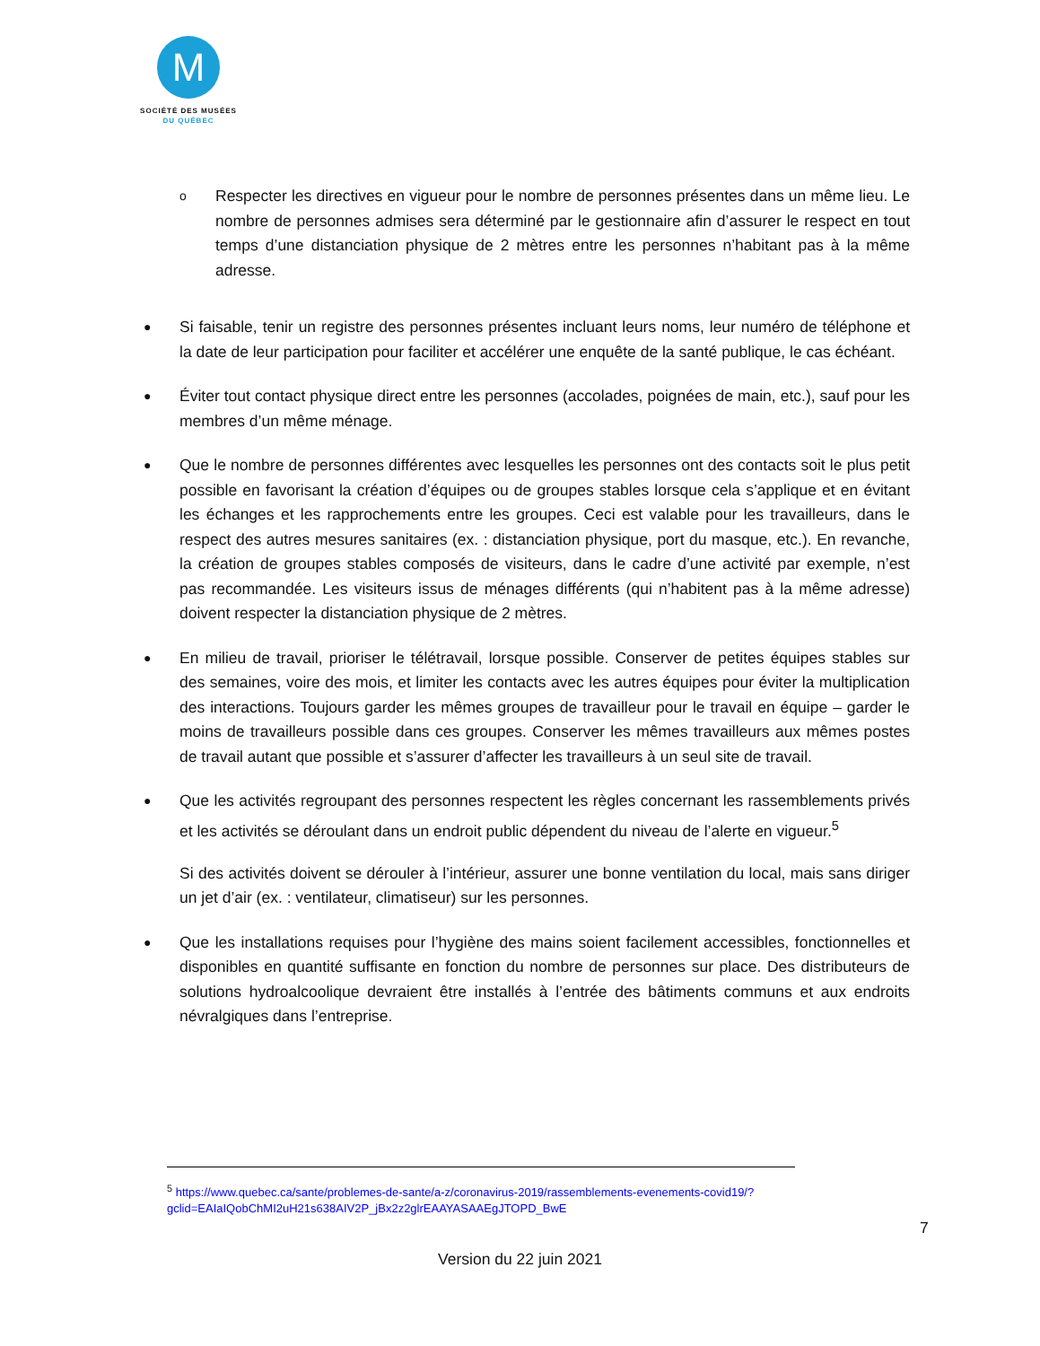M
SOCIÉTÉ DES MUSÉES
DU QUÉBEC
o
Respecter les directives en vigueur pour le nombre de personnes présentes dans un même lieu. Le nombre de personnes admises sera déterminé par le gestionnaire afin d’assurer le respect en tout temps d’une distanciation physique de 2 mètres entre les personnes n’habitant pas à la même adresse.
●
Si faisable, tenir un registre des personnes présentes incluant leurs noms, leur numéro de téléphone et la date de leur participation pour faciliter et accélérer une enquête de la santé publique, le cas échéant.
●
Éviter tout contact physique direct entre les personnes (accolades, poignées de main, etc.), sauf pour les membres d’un même ménage.
●
Que le nombre de personnes différentes avec lesquelles les personnes ont des contacts soit le plus petit possible en favorisant la création d’équipes ou de groupes stables lorsque cela s’applique et en évitant les échanges et les rapprochements entre les groupes. Ceci est valable pour les travailleurs, dans le respect des autres mesures sanitaires (ex. : distanciation physique, port du masque, etc.). En revanche, la création de groupes stables composés de visiteurs, dans le cadre d’une activité par exemple, n’est pas recommandée. Les visiteurs issus de ménages différents (qui n’habitent pas à la même adresse) doivent respecter la distanciation physique de 2 mètres.
●
En milieu de travail, prioriser le télétravail, lorsque possible. Conserver de petites équipes stables sur des semaines, voire des mois, et limiter les contacts avec les autres équipes pour éviter la multiplication des interactions. Toujours garder les mêmes groupes de travailleur pour le travail en équipe – garder le moins de travailleurs possible dans ces groupes. Conserver les mêmes travailleurs aux mêmes postes de travail autant que possible et s’assurer d’affecter les travailleurs à un seul site de travail.
●
Que les activités regroupant des personnes respectent les règles concernant les rassemblements privés et les activités se déroulant dans un endroit public dépendent du niveau de l’alerte en vigueur.<sup>5</sup>
Si des activités doivent se dérouler à l’intérieur, assurer une bonne ventilation du local, mais sans diriger un jet d’air (ex. : ventilateur, climatiseur) sur les personnes.
●
Que les installations requises pour l’hygiène des mains soient facilement accessibles, fonctionnelles et disponibles en quantité suffisante en fonction du nombre de personnes sur place. Des distributeurs de solutions hydroalcoolique devraient être installés à l’entrée des bâtiments communs et aux endroits névralgiques dans l’entreprise.
<sup>5</sup> https://www.quebec.ca/sante/problemes-de-sante/a-z/coronavirus-2019/rassemblements-evenements-covid19/?gclid=EAIaIQobChMI2uH21s638AIV2P_jBx2z2glrEAAYASAAEgJTOPD_BwE
7
Version du 22 juin 2021